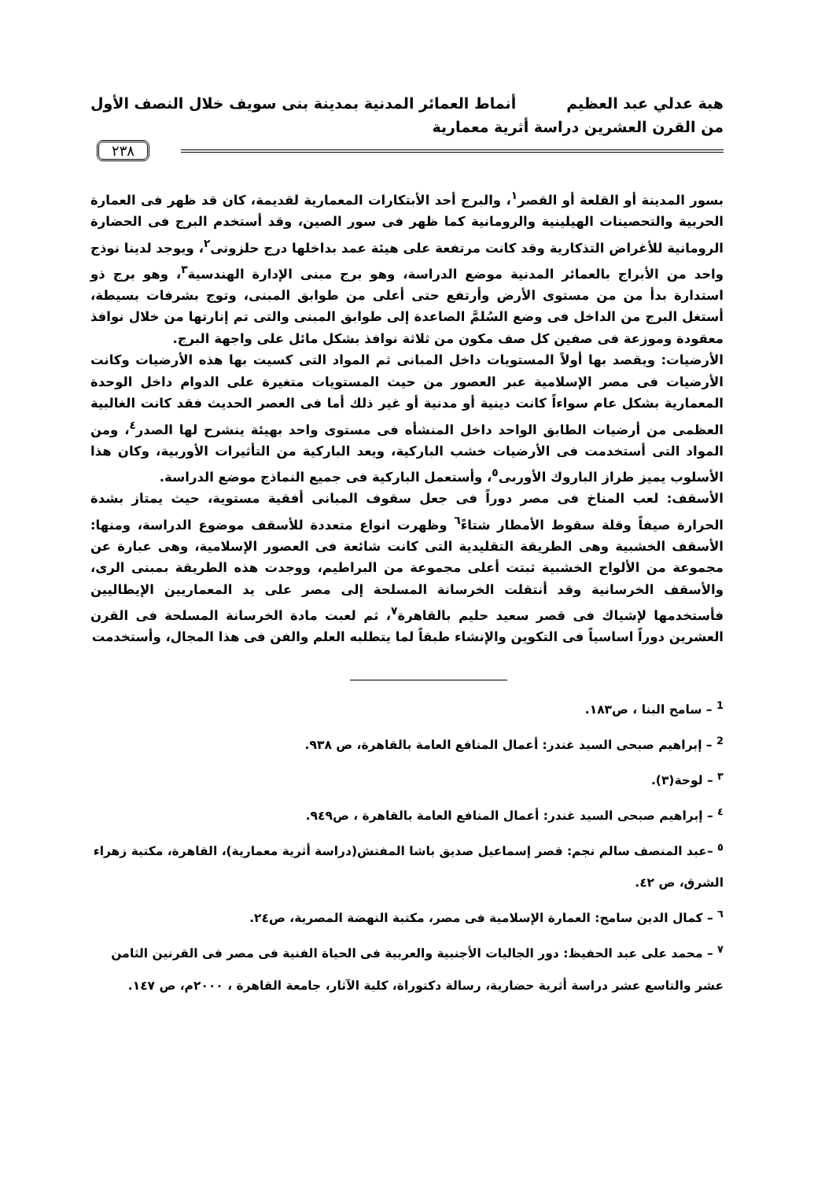هبة عدلي عبد العظيم أنماط العمائر المدنية بمدينة بنى سويف خلال النصف الأول
من القرن العشرين دراسة أثرية معمارية
٢٣٨
بسور المدينة أو القلعة أو القصر<sup>١</sup>، والبرج أحد الأبتكارات المعمارية لقديمة، كان قد ظهر فى العمارة الحربية والتحصينات الهيلينية والرومانية كما ظهر فى سور الصين، وقد أستخدم البرج فى الحضارة الرومانية للأغراض التذكارية وقد كانت مرتفعة على هيئة عمد بداخلها درج حلزونى<sup>٢</sup>، ويوجد لدينا نوذج واحد من الأبراج بالعمائر المدنية موضع الدراسة، وهو برج مبنى الإدارة الهندسية<sup>٣</sup>، وهو برج ذو استدارة بدأ من من مستوى الأرض وأرتفع حتى أعلى من طوابق المبنى، وتوج بشرفات بسيطة، أستغل البرج من الداخل فى وضع السُلمَّ الصاعدة إلى طوابق المبنى والتى تم إنارتها من خلال نوافذ معقودة وموزعة فى صفين كل صف مكون من ثلاثة نوافذ بشكل مائل على واجهة البرج.
الأرضيات: ويقصد بها أولاً المستويات داخل المبانى ثم المواد التى كسيت بها هذه الأرضيات وكانت الأرضيات فى مصر الإسلامية عبر العصور من حيث المستويات متغيرة على الدوام داخل الوحدة المعمارية بشكل عام سواءاً كانت دينية أو مدنية أو غير ذلك أما فى العصر الحديث فقد كانت الغالبية العظمى من أرضيات الطابق الواحد داخل المنشأه فى مستوى واحد بهيئة ينشرح لها الصدر<sup>٤</sup>، ومن المواد التى أستخدمت فى الأرضيات خشب الباركية، ويعد الباركية من التأثيرات الأوربية، وكان هذا الأسلوب يميز طراز الباروك الأوربى<sup>٥</sup>، وأستعمل الباركية فى جميع النماذج موضع الدراسة.
الأسقف: لعب المناخ فى مصر دوراً فى جعل سقوف المبانى أفقية مستوية، حيث يمتاز بشدة الحرارة صيفاً وقلة سقوط الأمطار شتاءً<sup>٦</sup> وظهرت انواع متعددة للأسقف موضوع الدراسة، ومنها: الأسقف الخشبية وهى الطريقة التقليدية التى كانت شائعة فى العصور الإسلامية، وهى عبارة عن مجموعة من الألواح الخشبية ثبتت أعلى مجموعة من البراطيم، ووجدت هذه الطريقة بمبنى الرى، والأسقف الخرسانية وقد أنتقلت الخرسانة المسلحة إلى مصر على يد المعماريين الإيطاليين فأستخدمها لإشياك فى قصر سعيد حليم بالقاهرة<sup>٧</sup>، ثم لعبت مادة الخرسانة المسلحة فى القرن العشرين دوراً اساسياً فى التكوين والإنشاء طبقاً لما يتطلبه العلم والفن فى هذا المجال، وأستخدمت
<sup>1</sup> – سامح البنا ، ص١٨٣.
<sup>2</sup> – إبراهيم صبحى السيد غندر: أعمال المنافع العامة بالقاهرة، ص ٩٣٨.
<sup>٣</sup> – لوحة(٣).
<sup>٤</sup> – إبراهيم صبحى السيد غندر: أعمال المنافع العامة بالقاهرة ، ص٩٤٩.
<sup>٥</sup> –عبد المنصف سالم نجم: قصر إسماعيل صديق باشا المفتش(دراسة أثرية معمارية)، القاهرة، مكتبة زهراء الشرق، ص ٤٢.
<sup>٦</sup> – كمال الدين سامح: العمارة الإسلامية فى مصر، مكتبة النهضة المصرية، ص٢٤.
<sup>٧</sup> – محمد على عبد الحفيظ: دور الجاليات الأجنبية والعربية فى الحياة الفنية فى مصر فى القرنين الثامن عشر والتاسع عشر دراسة أثرية حضارية، رسالة دكتوراة، كلية الآثار، جامعة القاهرة ، ٢٠٠٠م، ص ١٤٧.